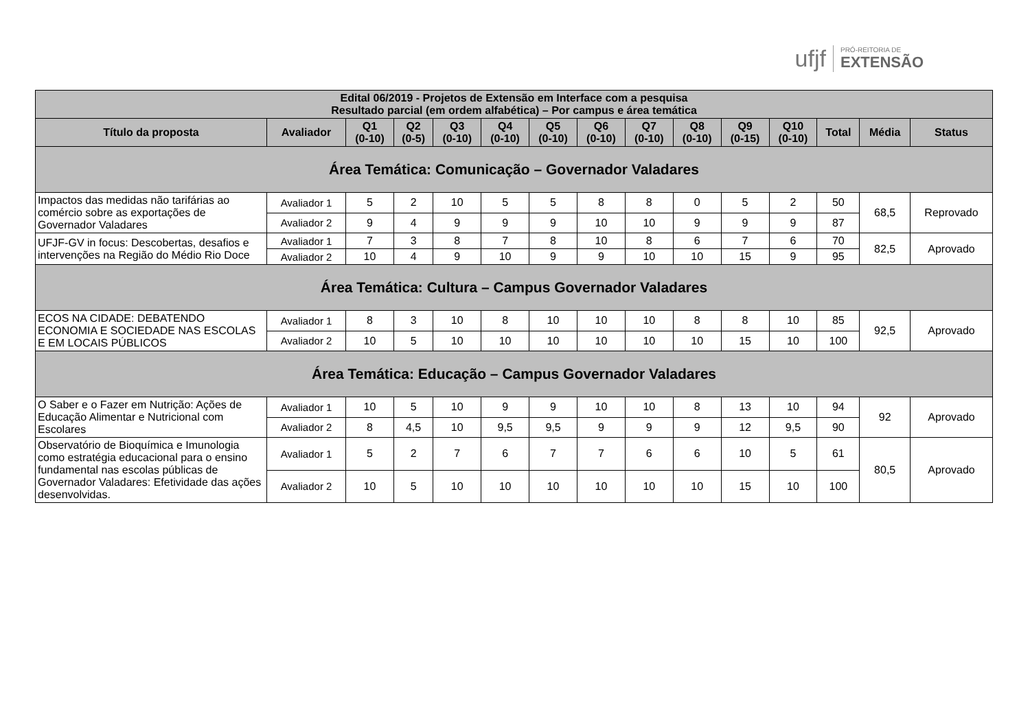ufjf PRÓ-REITORIA DE
EXTENSÃO
| Edital 06/2019 - Projetos de Extensão em Interface com a pesquisa Resultado parcial (em ordem alfabética) – Por campus e área temática | | | | | | | | | | | | | | |
| --- | --- | --- | --- | --- | --- | --- | --- | --- | --- | --- | --- | --- | --- | --- |
| Título da proposta | Avaliador | Q1 (0-10) | Q2 (0-5) | Q3 (0-10) | Q4 (0-10) | Q5 (0-10) | Q6 (0-10) | Q7 (0-10) | Q8 (0-10) | Q9 (0-15) | Q10 (0-10) | Total | Média | Status |
| Área Temática: Comunicação – Governador Valadares | | | | | | | | | | | | | | |
| Impactos das medidas não tarifárias ao comércio sobre as exportações de Governador Valadares | Avaliador 1 | 5 | 2 | 10 | 5 | 5 | 8 | 8 | 0 | 5 | 2 | 50 | 68,5 | Reprovado |
| | Avaliador 2 | 9 | 4 | 9 | 9 | 9 | 10 | 10 | 9 | 9 | 9 | 87 | | |
| UFJF-GV in focus: Descobertas, desafios e intervenções na Região do Médio Rio Doce | Avaliador 1 | 7 | 3 | 8 | 7 | 8 | 10 | 8 | 6 | 7 | 6 | 70 | 82,5 | Aprovado |
| | Avaliador 2 | 10 | 4 | 9 | 10 | 9 | 9 | 10 | 10 | 15 | 9 | 95 | | |
| Área Temática: Cultura – Campus Governador Valadares | | | | | | | | | | | | | | |
| ECOS NA CIDADE: DEBATENDO ECONOMIA E SOCIEDADE NAS ESCOLAS E EM LOCAIS PÚBLICOS | Avaliador 1 | 8 | 3 | 10 | 8 | 10 | 10 | 10 | 8 | 8 | 10 | 85 | 92,5 | Aprovado |
| | Avaliador 2 | 10 | 5 | 10 | 10 | 10 | 10 | 10 | 10 | 15 | 10 | 100 | | |
| Área Temática: Educação – Campus Governador Valadares | | | | | | | | | | | | | | |
| O Saber e o Fazer em Nutrição: Ações de Educação Alimentar e Nutricional com Escolares | Avaliador 1 | 10 | 5 | 10 | 9 | 9 | 10 | 10 | 8 | 13 | 10 | 94 | 92 | Aprovado |
| | Avaliador 2 | 8 | 4,5 | 10 | 9,5 | 9,5 | 9 | 9 | 9 | 12 | 9,5 | 90 | | |
| Observatório de Bioquímica e Imunologia como estratégia educacional para o ensino fundamental nas escolas públicas de Governador Valadares: Efetividade das ações desenvolvidas. | Avaliador 1 | 5 | 2 | 7 | 6 | 7 | 7 | 6 | 6 | 10 | 5 | 61 | 80,5 | Aprovado |
| | Avaliador 2 | 10 | 5 | 10 | 10 | 10 | 10 | 10 | 10 | 15 | 10 | 100 | | |